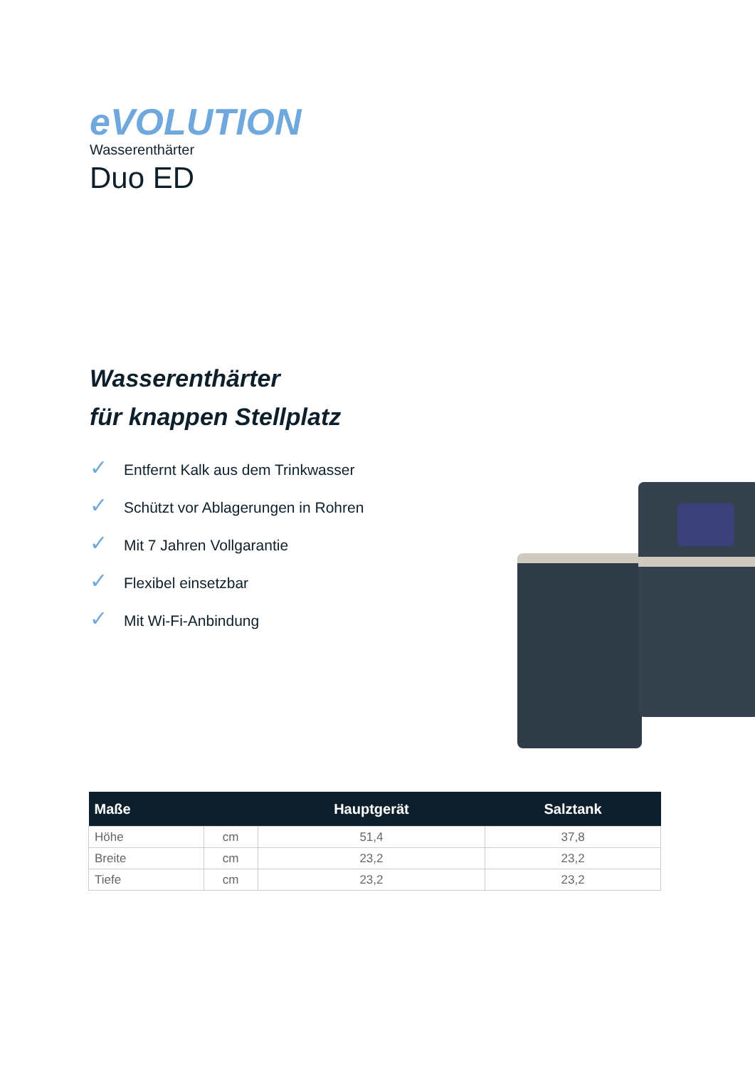eVOLUTION
Wasserenthärter
Duo ED
Wasserenthärter
für knappen Stellplatz
✓ Entfernt Kalk aus dem Trinkwasser
✓ Schützt vor Ablagerungen in Rohren
✓ Mit 7 Jahren Vollgarantie
✓ Flexibel einsetzbar
✓ Mit Wi-Fi-Anbindung
| Maße | | Hauptgerät | Salztank |
| --- | --- | --- | --- |
| Höhe | cm | 51,4 | 37,8 |
| Breite | cm | 23,2 | 23,2 |
| Tiefe | cm | 23,2 | 23,2 |